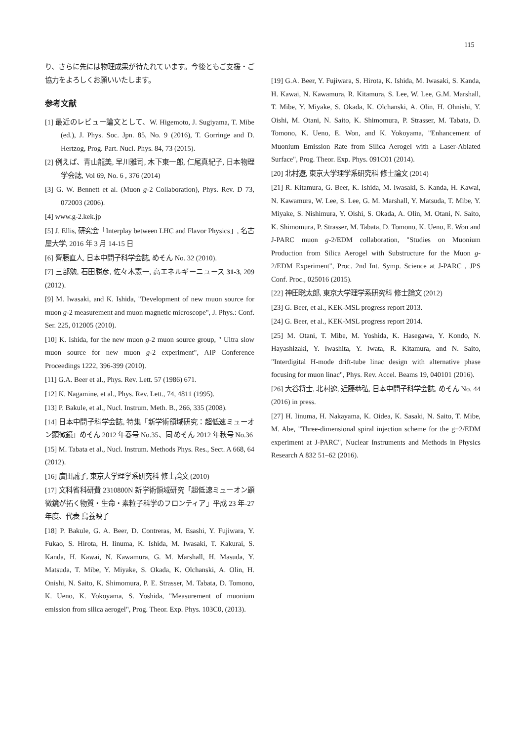115
り、さらに先には物理成果が待たれています。今後ともご支援・ご協力をよろしくお願いいたします。
参考文献
[1] 最近のレビュー論文として、W. Higemoto, J. Sugiyama, T. Mibe (ed.), J. Phys. Soc. Jpn. 85, No. 9 (2016), T. Gorringe and D. Hertzog, Prog. Part. Nucl. Phys. 84, 73 (2015).
[2] 例えば、青山龍美, 早川雅司, 木下東一郎, 仁尾真紀子, 日本物理学会誌, Vol 69, No. 6 , 376 (2014)
[3] G. W. Bennett et al. (Muon g-2 Collaboration), Phys. Rev. D 73, 072003 (2006).
[4] www.g-2.kek.jp
[5] J. Ellis, 研究会「Interplay between LHC and Flavor Physics」, 名古屋大学, 2016 年 3 月 14-15 日
[6] 齊藤直人, 日本中間子科学会誌, めそん No. 32 (2010).
[7] 三部勉, 石田勝彦, 佐々木憲一, 高エネルギーニュース 31-3, 209 (2012).
[9] M. Iwasaki, and K. Ishida, "Development of new muon source for muon g-2 measurement and muon magnetic microscope", J. Phys.: Conf. Ser. 225, 012005 (2010).
[10] K. Ishida, for the new muon g-2 muon source group, " Ultra slow muon source for new muon g-2 experiment", AIP Conference Proceedings 1222, 396-399 (2010).
[11] G.A. Beer et al., Phys. Rev. Lett. 57 (1986) 671.
[12] K. Nagamine, et al., Phys. Rev. Lett., 74, 4811 (1995).
[13] P. Bakule, et al., Nucl. Instrum. Meth. B., 266, 335 (2008).
[14] 日本中間子科学会誌, 特集「新学術領域研究：超低速ミューオン顕微鏡」めそん 2012 年春号 No.35、同 めそん 2012 年秋号 No.36
[15] M. Tabata et al., Nucl. Instrum. Methods Phys. Res., Sect. A 668, 64 (2012).
[16] 廣田誠子, 東京大学理学系研究科 修士論文 (2010)
[17] 文科省科研費 2310800N 新学術領域研究「超低速ミューオン顕微鏡が拓く物質・生命・素粒子科学のフロンティア」平成 23 年-27 年度、代表 鳥養映子
[18] P. Bakule, G. A. Beer, D. Contreras, M. Esashi, Y. Fujiwara, Y. Fukao, S. Hirota, H. Iinuma, K. Ishida, M. Iwasaki, T. Kakurai, S. Kanda, H. Kawai, N. Kawamura, G. M. Marshall, H. Masuda, Y. Matsuda, T. Mibe, Y. Miyake, S. Okada, K. Olchanski, A. Olin, H. Onishi, N. Saito, K. Shimomura, P. E. Strasser, M. Tabata, D. Tomono, K. Ueno, K. Yokoyama, S. Yoshida, "Measurement of muonium emission from silica aerogel", Prog. Theor. Exp. Phys. 103C0, (2013).
[19] G.A. Beer, Y. Fujiwara, S. Hirota, K. Ishida, M. Iwasaki, S. Kanda, H. Kawai, N. Kawamura, R. Kitamura, S. Lee, W. Lee, G.M. Marshall, T. Mibe, Y. Miyake, S. Okada, K. Olchanski, A. Olin, H. Ohnishi, Y. Oishi, M. Otani, N. Saito, K. Shimomura, P. Strasser, M. Tabata, D. Tomono, K. Ueno, E. Won, and K. Yokoyama, "Enhancement of Muonium Emission Rate from Silica Aerogel with a Laser-Ablated Surface", Prog. Theor. Exp. Phys. 091C01 (2014).
[20] 北村遼, 東京大学理学系研究科 修士論文 (2014)
[21] R. Kitamura, G. Beer, K. Ishida, M. Iwasaki, S. Kanda, H. Kawai, N. Kawamura, W. Lee, S. Lee, G. M. Marshall, Y. Matsuda, T. Mibe, Y. Miyake, S. Nishimura, Y. Oishi, S. Okada, A. Olin, M. Otani, N. Saito, K. Shimomura, P. Strasser, M. Tabata, D. Tomono, K. Ueno, E. Won and J-PARC muon g-2/EDM collaboration, "Studies on Muonium Production from Silica Aerogel with Substructure for the Muon g-2/EDM Experiment", Proc. 2nd Int. Symp. Science at J-PARC , JPS Conf. Proc., 025016 (2015).
[22] 神田聡太郎, 東京大学理学系研究科 修士論文 (2012)
[23] G. Beer, et al., KEK-MSL progress report 2013.
[24] G. Beer, et al., KEK-MSL progress report 2014.
[25] M. Otani, T. Mibe, M. Yoshida, K. Hasegawa, Y. Kondo, N. Hayashizaki, Y. Iwashita, Y. Iwata, R. Kitamura, and N. Saito, "Interdigital H-mode drift-tube linac design with alternative phase focusing for muon linac", Phys. Rev. Accel. Beams 19, 040101 (2016).
[26] 大谷将士, 北村遼, 近藤恭弘, 日本中間子科学会誌, めそん No. 44 (2016) in press.
[27] H. Iinuma, H. Nakayama, K. Oidea, K. Sasaki, N. Saito, T. Mibe, M. Abe, "Three-dimensional spiral injection scheme for the g−2/EDM experiment at J-PARC", Nuclear Instruments and Methods in Physics Research A 832 51–62 (2016).